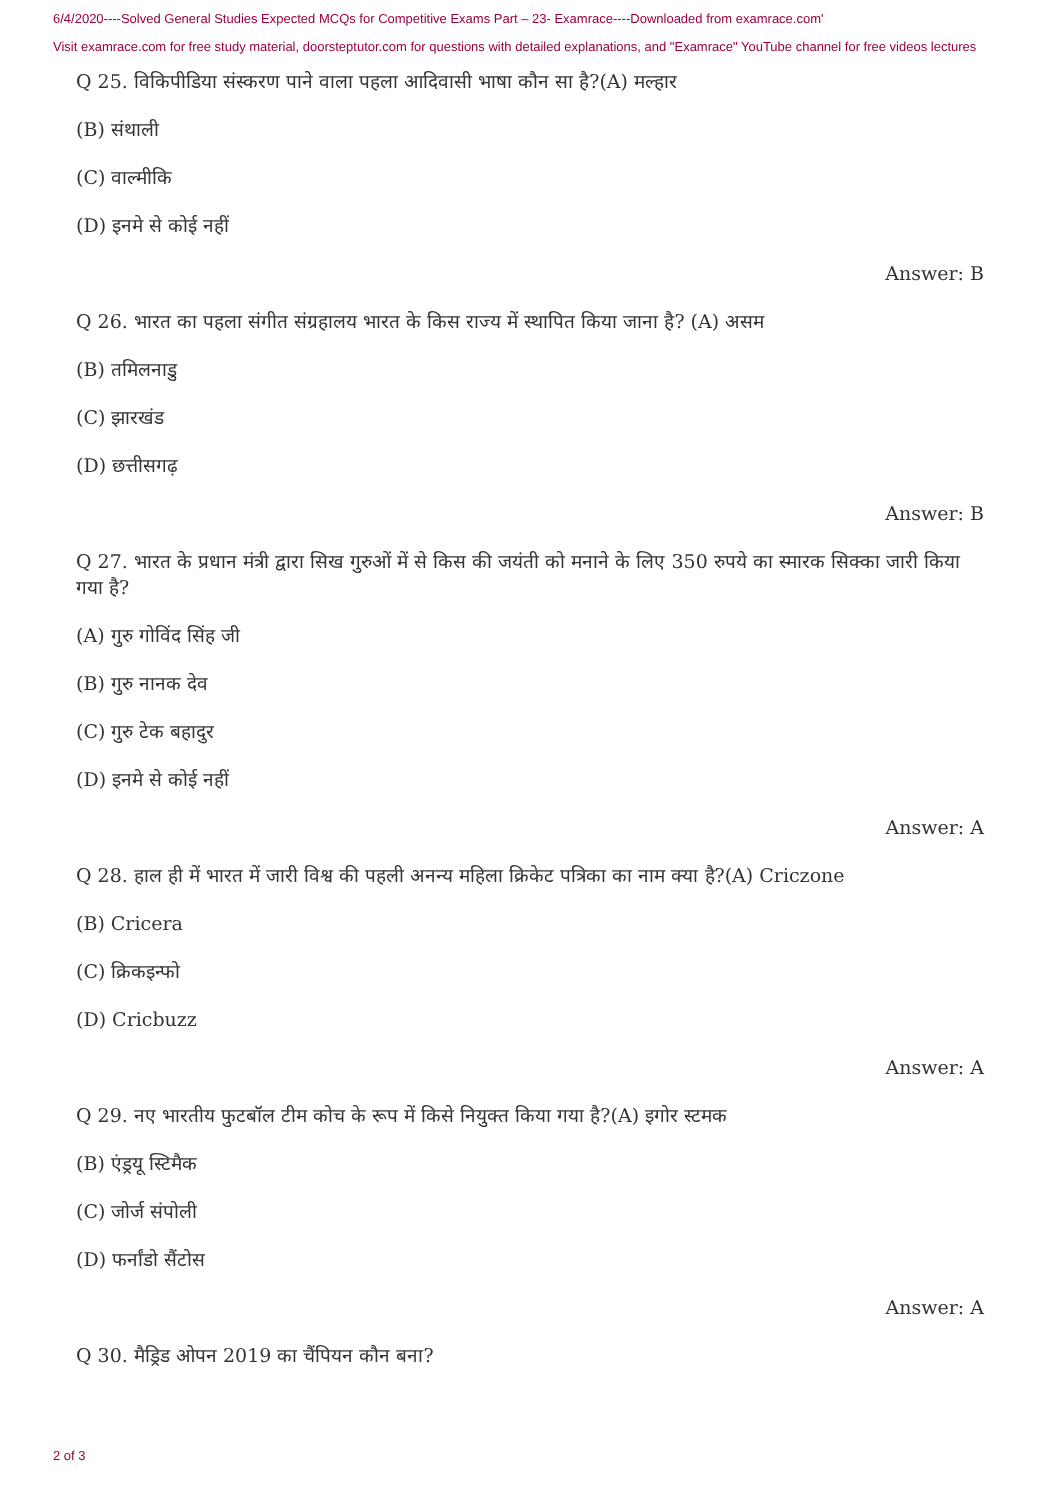6/4/2020----Solved General Studies Expected MCQs for Competitive Exams Part – 23- Examrace----Downloaded from examrace.com'
Visit examrace.com for free study material, doorsteptutor.com for questions with detailed explanations, and "Examrace" YouTube channel for free videos lectures
Q 25. विकिपीडिया संस्करण पाने वाला पहला आदिवासी भाषा कौन सा है?(A) मल्हार
(B) संथाली
(C) वाल्मीकि
(D) इनमे से कोई नहीं
Answer: B
Q 26. भारत का पहला संगीत संग्रहालय भारत के किस राज्य में स्थापित किया जाना है? (A) असम
(B) तमिलनाडु
(C) झारखंड
(D) छत्तीसगढ़
Answer: B
Q 27. भारत के प्रधान मंत्री द्वारा सिख गुरुओं में से किस की जयंती को मनाने के लिए 350 रुपये का स्मारक सिक्का जारी किया गया है?
(A) गुरु गोविंद सिंह जी
(B) गुरु नानक देव
(C) गुरु टेक बहादुर
(D) इनमे से कोई नहीं
Answer: A
Q 28. हाल ही में भारत में जारी विश्व की पहली अनन्य महिला क्रिकेट पत्रिका का नाम क्या है?(A) Criczone
(B) Cricera
(C) क्रिकइन्फो
(D) Cricbuzz
Answer: A
Q 29. नए भारतीय फुटबॉल टीम कोच के रूप में किसे नियुक्त किया गया है?(A) इगोर स्टमक
(B) एंड्रयू स्टिमैक
(C) जोर्ज संपोली
(D) फर्नांडो सैंटोस
Answer: A
Q 30. मैड्रिड ओपन 2019 का चैंपियन कौन बना?
2 of 3